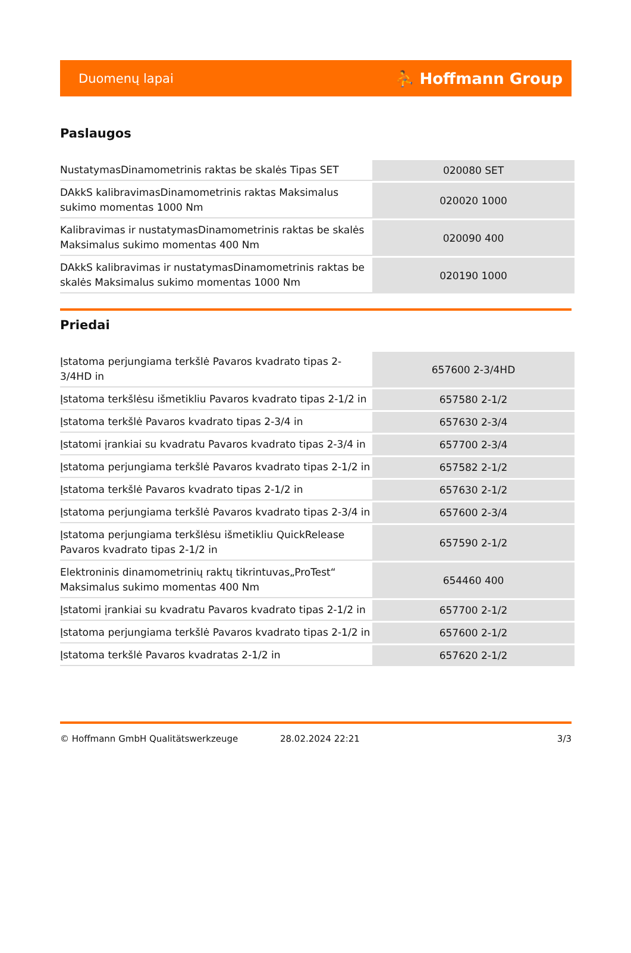Duomenų lapai ⛹ Hoffmann Group
Paslaugos
| NustatymasDinamometrinis raktas be skalės Tipas SET | 020080 SET |
| DAkkS kalibravimasDinamometrinis raktas Maksimalus sukimo momentas 1000 Nm | 020020 1000 |
| Kalibravimas ir nustatymasDinamometrinis raktas be skalės Maksimalus sukimo momentas 400 Nm | 020090 400 |
| DAkkS kalibravimas ir nustatymasDinamometrinis raktas be skalės Maksimalus sukimo momentas 1000 Nm | 020190 1000 |
Priedai
| Įstatoma perjungiama terkšlė Pavaros kvadrato tipas 2-3/4HD in | 657600 2-3/4HD |
| Įstatoma terkšlėsu išmetikliu Pavaros kvadrato tipas 2-1/2 in | 657580 2-1/2 |
| Įstatoma terkšlė Pavaros kvadrato tipas 2-3/4 in | 657630 2-3/4 |
| Įstatomi įrankiai su kvadratu Pavaros kvadrato tipas 2-3/4 in | 657700 2-3/4 |
| Įstatoma perjungiama terkšlė Pavaros kvadrato tipas 2-1/2 in | 657582 2-1/2 |
| Įstatoma terkšlė Pavaros kvadrato tipas 2-1/2 in | 657630 2-1/2 |
| Įstatoma perjungiama terkšlė Pavaros kvadrato tipas 2-3/4 in | 657600 2-3/4 |
| Įstatoma perjungiama terkšlėsu išmetikliu QuickRelease Pavaros kvadrato tipas 2-1/2 in | 657590 2-1/2 |
| Elektroninis dinamometrinių raktų tikrintuvas„ProTest“ Maksimalus sukimo momentas 400 Nm | 654460 400 |
| Įstatomi įrankiai su kvadratu Pavaros kvadrato tipas 2-1/2 in | 657700 2-1/2 |
| Įstatoma perjungiama terkšlė Pavaros kvadrato tipas 2-1/2 in | 657600 2-1/2 |
| Įstatoma terkšlė Pavaros kvadratas 2-1/2 in | 657620 2-1/2 |
© Hoffmann GmbH Qualitätswerkzeuge 28.02.2024 22:21 3/3